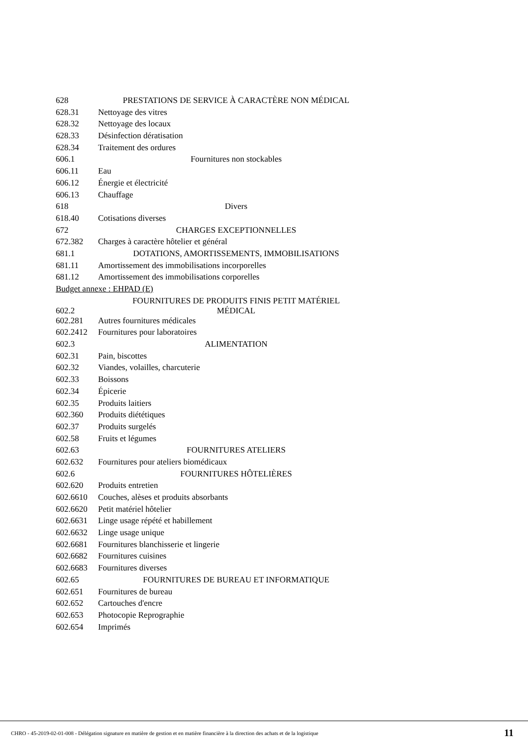| 628 | PRESTATIONS DE SERVICE À CARACTÈRE NON MÉDICAL |
| 628.31 | Nettoyage des vitres |
| 628.32 | Nettoyage des locaux |
| 628.33 | Désinfection dératisation |
| 628.34 | Traitement des ordures |
| 606.1 | Fournitures non stockables |
| 606.11 | Eau |
| 606.12 | Énergie et électricité |
| 606.13 | Chauffage |
| 618 | Divers |
| 618.40 | Cotisations diverses |
| 672 | CHARGES EXCEPTIONNELLES |
| 672.382 | Charges à caractère hôtelier et général |
| 681.1 | DOTATIONS, AMORTISSEMENTS, IMMOBILISATIONS |
| 681.11 | Amortissement des immobilisations incorporelles |
| 681.12 | Amortissement des immobilisations corporelles |
| Budget annexe : EHPAD (E) | |
| 602.2 | FOURNITURES DE PRODUITS FINIS PETIT MATÉRIEL MÉDICAL |
| 602.281 | Autres fournitures médicales |
| 602.2412 | Fournitures pour laboratoires |
| 602.3 | ALIMENTATION |
| 602.31 | Pain, biscottes |
| 602.32 | Viandes, volailles, charcuterie |
| 602.33 | Boissons |
| 602.34 | Épicerie |
| 602.35 | Produits laitiers |
| 602.360 | Produits diététiques |
| 602.37 | Produits surgelés |
| 602.58 | Fruits et légumes |
| 602.63 | FOURNITURES ATELIERS |
| 602.632 | Fournitures pour ateliers biomédicaux |
| 602.6 | FOURNITURES HÔTELIÈRES |
| 602.620 | Produits entretien |
| 602.6610 | Couches, alèses et produits absorbants |
| 602.6620 | Petit matériel hôtelier |
| 602.6631 | Linge usage répété et habillement |
| 602.6632 | Linge usage unique |
| 602.6681 | Fournitures blanchisserie et lingerie |
| 602.6682 | Fournitures cuisines |
| 602.6683 | Fournitures diverses |
| 602.65 | FOURNITURES DE BUREAU ET INFORMATIQUE |
| 602.651 | Fournitures de bureau |
| 602.652 | Cartouches d'encre |
| 602.653 | Photocopie Reprographie |
| 602.654 | Imprimés |
CHRO - 45-2019-02-01-008 - Délégation signature en matière de gestion et en matière financière à la direction des achats et de la logistique 11